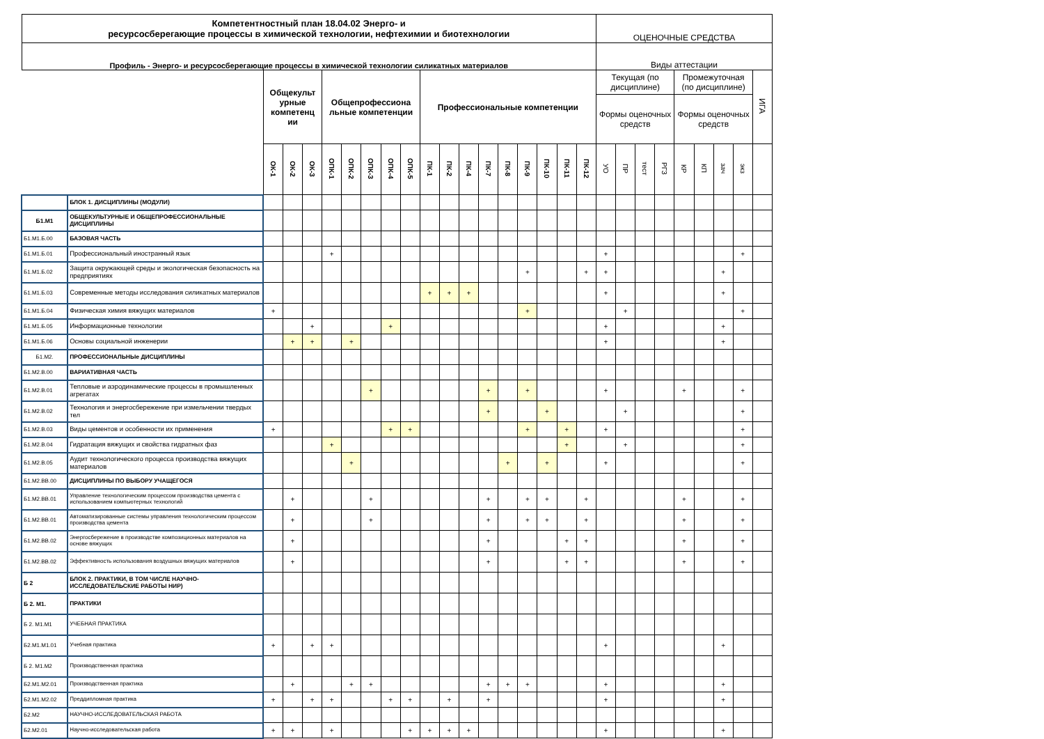| Компетентностный план 18.04.02 Энерго- и ресурсосберегающие процессы в химической технологии, нефтехимии и биотехнологии | | | | | | | | | | | | | | | | | | | ОЦЕНОЧНЫЕ СРЕДСТВА | | | | | | | | |
| --- | --- | --- | --- | --- | --- | --- | --- | --- | --- | --- | --- | --- | --- | --- | --- | --- | --- | --- | --- | --- | --- | --- | --- | --- | --- | --- | --- |
| Профиль - Энерго- и ресурсосберегающие процессы в химической технологии силикатных материалов | | | | | | | | | | | | | | | | | | | Виды аттестации | | | | | | | | |
| | | Общекульт урные компетенц ии | | | Общепрофессиона льные компетенции | | | | | Профессиональные компетенции | | | | | | | | | Текущая (по дисциплине) | | | | Промежуточная (по дисциплине) | | | | ИГА |
| | | | | | | | | | | | | | | | | | | | Формы оценочных средств | | | | Формы оценочных средств | | | | |
| | | ОК-1 | ОК-2 | ОК-3 | ОПК-1 | ОПК-2 | ОПК-3 | ОПК-4 | ОПК-5 | ПК-1 | ПК-2 | ПК-4 | ПК-7 | ПК-8 | ПК-9 | ПК-10 | ПК-11 | ПК-12 | УО | ПР | тест | РГЗ | КР | КП | зач | экз | |
| | БЛОК 1. ДИСЦИПЛИНЫ (МОДУЛИ) | | | | | | | | | | | | | | | | | | | | | | | | | | |
| Б1.М1 | ОБЩЕКУЛЬТУРНЫЕ И ОБЩЕПРОФЕССИОНАЛЬНЫЕ ДИСЦИПЛИНЫ | | | | | | | | | | | | | | | | | | | | | | | | | | |
| Б1.М1.Б.00 | БАЗОВАЯ ЧАСТЬ | | | | | | | | | | | | | | | | | | | | | | | | | | |
| Б1.М1.Б.01 | Профессиональный иностранный язык | | | | + | | | | | | | | | | | | | | + | | | | | | | + | |
| Б1.М1.Б.02 | Защита окружающей среды и экологическая безопасность на предприятиях | | | | | | | | | | | | | | + | | | + | + | | | | | | + | | |
| Б1.М1.Б.03 | Современные методы исследования силикатных материалов | | | | | | | | | + | + | + | | | | | | | + | | | | | | + | | |
| Б1.М1.Б.04 | Физическая химия вяжущих материалов | + | | | | | | | | | | | | | + | | | | | + | | | | | | + | |
| Б1.М1.Б.05 | Информационные технологии | | | + | | | | + | | | | | | | | | | | + | | | | | | + | | |
| Б1.М1.Б.06 | Основы социальной инженерии | | + | + | | + | | | | | | | | | | | | | + | | | | | | + | | |
| Б1.М2. | ПРОФЕССИОНАЛЬНЫe ДИСЦИПЛИНЫ | | | | | | | | | | | | | | | | | | | | | | | | | | |
| Б1.М2.В.00 | ВАРИАТИВНАЯ ЧАСТЬ | | | | | | | | | | | | | | | | | | | | | | | | | | |
| Б1.М2.В.01 | Тепловые и аэродинамические процессы в промышленных агрегатах | | | | | | + | | | | | | + | | + | | | | + | | | | + | | | + | |
| Б1.М2.В.02 | Технология и энергосбережение при измельчении твердых тел | | | | | | | | | | | | + | | | + | | | | + | | | | | | + | |
| Б1.М2.В.03 | Виды цементов и особенности их применения | + | | | | | | + | + | | | | | | + | | + | | + | | | | | | | + | |
| Б1.М2.В.04 | Гидратация вяжущих и свойства гидратных фаз | | | | + | | | | | | | | | | | | + | | | + | | | | | | + | |
| Б1.М2.В.05 | Аудит технологического процесса производства вяжущих материалов | | | | | + | | | | | | | | + | | + | | | + | | | | | | | + | |
| Б1.М2.ВВ.00 | ДИСЦИПЛИНЫ ПО ВЫБОРУ УЧАЩЕГОСЯ | | | | | | | | | | | | | | | | | | | | | | | | | | |
| Б1.М2.ВВ.01 | Управление технологическим процессом производства цемента с использованием компьютерных технологий | | + | | | | + | | | | | | + | | + | + | | + | | | | | + | | | + | |
| Б1.М2.ВВ.01 | Автоматизированные системы управления технологическим процессом производства цемента | | + | | | | + | | | | | | + | | + | + | | + | | | | | + | | | + | |
| Б1.М2.ВВ.02 | Энергосбережение в производстве композиционных материалов на основе вяжущих | | + | | | | | | | | | | + | | | | + | + | | | | | + | | | + | |
| Б1.М2.ВВ.02 | Эффективность использования воздушных вяжущих материалов | | + | | | | | | | | | | + | | | | + | + | | | | | + | | | + | |
| Б 2 | БЛОК 2. ПРАКТИКИ, В ТОМ ЧИСЛЕ НАУЧНО-ИССЛЕДОВАТЕЛЬСКИЕ РАБОТЫ НИР) | | | | | | | | | | | | | | | | | | | | | | | | | | |
| Б 2. М1. | ПРАКТИКИ | | | | | | | | | | | | | | | | | | | | | | | | | | |
| Б 2. М1.М1 | УЧЕБНАЯ ПРАКТИКА | | | | | | | | | | | | | | | | | | | | | | | | | | |
| Б2.М1.М1.01 | Учебная практика | + | | + | + | | | | | | | | | | | | | | + | | | | | | + | | |
| Б 2. М1.М2 | Производственная практика | | | | | | | | | | | | | | | | | | | | | | | | | | |
| Б2.М1.М2.01 | Производственная практика | | + | | | + | + | | | | | | + | + | + | | | | + | | | | | | + | | |
| Б2.М1.М2.02 | Преддипломная практика | + | | + | + | | | + | + | | + | | + | | | | | | + | | | | | | + | | |
| Б2.М2 | НАУЧНО-ИССЛЕДОВАТЕЛЬСКАЯ РАБОТА | | | | | | | | | | | | | | | | | | | | | | | | | | |
| Б2.М2.01 | Научно-исследовательская работа | + | + | | + | | | | + | + | + | + | | | | | | | + | | | | | | + | | |